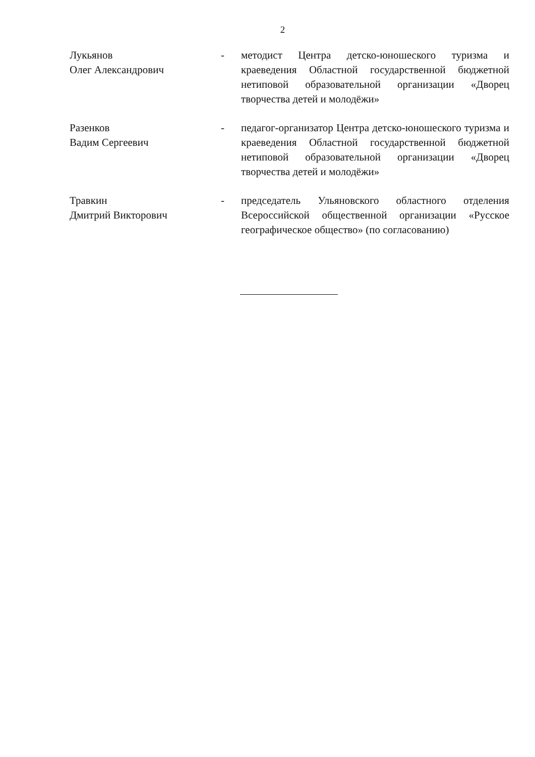2
| Лукьянов Олег Александрович | - | методист Центра детско-юношеского туризма и краеведения Областной государственной бюджетной нетиповой образовательной организации «Дворец творчества детей и молодёжи» |
| Разенков Вадим Сергеевич | - | педагог-организатор Центра детско-юношеского туризма и краеведения Областной государственной бюджетной нетиповой образовательной организации «Дворец творчества детей и молодёжи» |
| Травкин Дмитрий Викторович | - | председатель Ульяновского областного отделения Всероссийской общественной организации «Русское географическое общество» (по согласованию) |